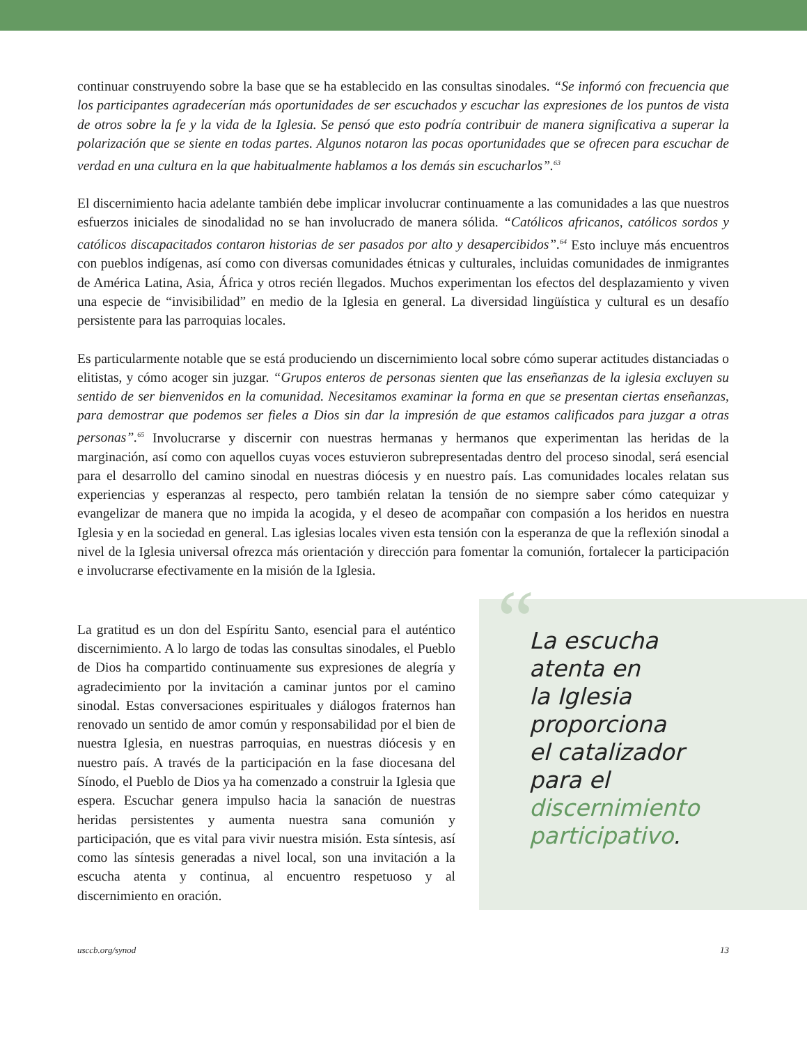continuar construyendo sobre la base que se ha establecido en las consultas sinodales. “Se informó con frecuencia que los participantes agradecerían más oportunidades de ser escuchados y escuchar las expresiones de los puntos de vista de otros sobre la fe y la vida de la Iglesia. Se pensó que esto podría contribuir de manera significativa a superar la polarización que se siente en todas partes. Algunos notaron las pocas oportunidades que se ofrecen para escuchar de verdad en una cultura en la que habitualmente hablamos a los demás sin escucharlos”.<sup>63</sup>
El discernimiento hacia adelante también debe implicar involucrar continuamente a las comunidades a las que nuestros esfuerzos iniciales de sinodalidad no se han involucrado de manera sólida. “Católicos africanos, católicos sordos y católicos discapacitados contaron historias de ser pasados por alto y desapercibidos”.<sup>64</sup> Esto incluye más encuentros con pueblos indígenas, así como con diversas comunidades étnicas y culturales, incluidas comunidades de inmigrantes de América Latina, Asia, África y otros recién llegados. Muchos experimentan los efectos del desplazamiento y viven una especie de “invisibilidad” en medio de la Iglesia en general. La diversidad lingüística y cultural es un desafío persistente para las parroquias locales.
Es particularmente notable que se está produciendo un discernimiento local sobre cómo superar actitudes distanciadas o elitistas, y cómo acoger sin juzgar. “Grupos enteros de personas sienten que las enseñanzas de la iglesia excluyen su sentido de ser bienvenidos en la comunidad. Necesitamos examinar la forma en que se presentan ciertas enseñanzas, para demostrar que podemos ser fieles a Dios sin dar la impresión de que estamos calificados para juzgar a otras personas”.<sup>65</sup> Involucrarse y discernir con nuestras hermanas y hermanos que experimentan las heridas de la marginación, así como con aquellos cuyas voces estuvieron subrepresentadas dentro del proceso sinodal, será esencial para el desarrollo del camino sinodal en nuestras diócesis y en nuestro país. Las comunidades locales relatan sus experiencias y esperanzas al respecto, pero también relatan la tensión de no siempre saber cómo catequizar y evangelizar de manera que no impida la acogida, y el deseo de acompañar con compasión a los heridos en nuestra Iglesia y en la sociedad en general. Las iglesias locales viven esta tensión con la esperanza de que la reflexión sinodal a nivel de la Iglesia universal ofrezca más orientación y dirección para fomentar la comunión, fortalecer la participación e involucrarse efectivamente en la misión de la Iglesia.
La gratitud es un don del Espíritu Santo, esencial para el auténtico discernimiento. A lo largo de todas las consultas sinodales, el Pueblo de Dios ha compartido continuamente sus expresiones de alegría y agradecimiento por la invitación a caminar juntos por el camino sinodal. Estas conversaciones espirituales y diálogos fraternos han renovado un sentido de amor común y responsabilidad por el bien de nuestra Iglesia, en nuestras parroquias, en nuestras diócesis y en nuestro país. A través de la participación en la fase diocesana del Sínodo, el Pueblo de Dios ya ha comenzado a construir la Iglesia que espera. Escuchar genera impulso hacia la sanación de nuestras heridas persistentes y aumenta nuestra sana comunión y participación, que es vital para vivir nuestra misión. Esta síntesis, así como las síntesis generadas a nivel local, son una invitación a la escucha atenta y continua, al encuentro respetuoso y al discernimiento en oración.
“
La escucha
atenta en
la Iglesia
proporciona
el catalizador
para el
discernimiento
participativo.
usccb.org/synod 13